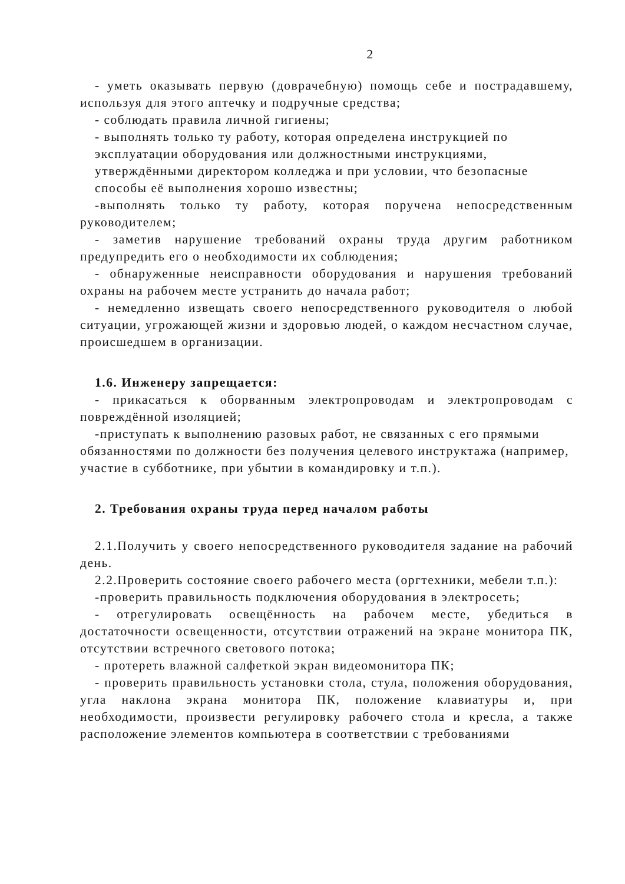2
- уметь оказывать первую (доврачебную) помощь себе и пострадавшему, используя для этого аптечку и подручные средства;
- соблюдать правила личной гигиены;
- выполнять только ту работу, которая определена инструкцией по эксплуатации оборудования или должностными инструкциями, утверждёнными директором колледжа и при условии, что безопасные способы её выполнения хорошо известны;
-выполнять только ту работу, которая поручена непосредственным руководителем;
- заметив нарушение требований охраны труда другим работником предупредить его о необходимости их соблюдения;
- обнаруженные неисправности оборудования и нарушения требований охраны на рабочем месте устранить до начала работ;
- немедленно извещать своего непосредственного руководителя о любой ситуации, угрожающей жизни и здоровью людей, о каждом несчастном случае, происшедшем в организации.
1.6. Инженеру запрещается:
- прикасаться к оборванным электропроводам и электропроводам с повреждённой изоляцией;
-приступать к выполнению разовых работ, не связанных с его прямыми обязанностями по должности без получения целевого инструктажа (например, участие в субботнике, при убытии в командировку и т.п.).
2. Требования охраны труда перед началом работы
2.1.Получить у своего непосредственного руководителя задание на рабочий день.
2.2.Проверить состояние своего рабочего места (оргтехники, мебели т.п.):
-проверить правильность подключения оборудования в электросеть;
- отрегулировать освещённость на рабочем месте, убедиться в достаточности освещенности, отсутствии отражений на экране монитора ПК, отсутствии встречного светового потока;
- протереть влажной салфеткой экран видеомонитора ПК;
- проверить правильность установки стола, стула, положения оборудования, угла наклона экрана монитора ПК, положение клавиатуры и, при необходимости, произвести регулировку рабочего стола и кресла, а также расположение элементов компьютера в соответствии с требованиями